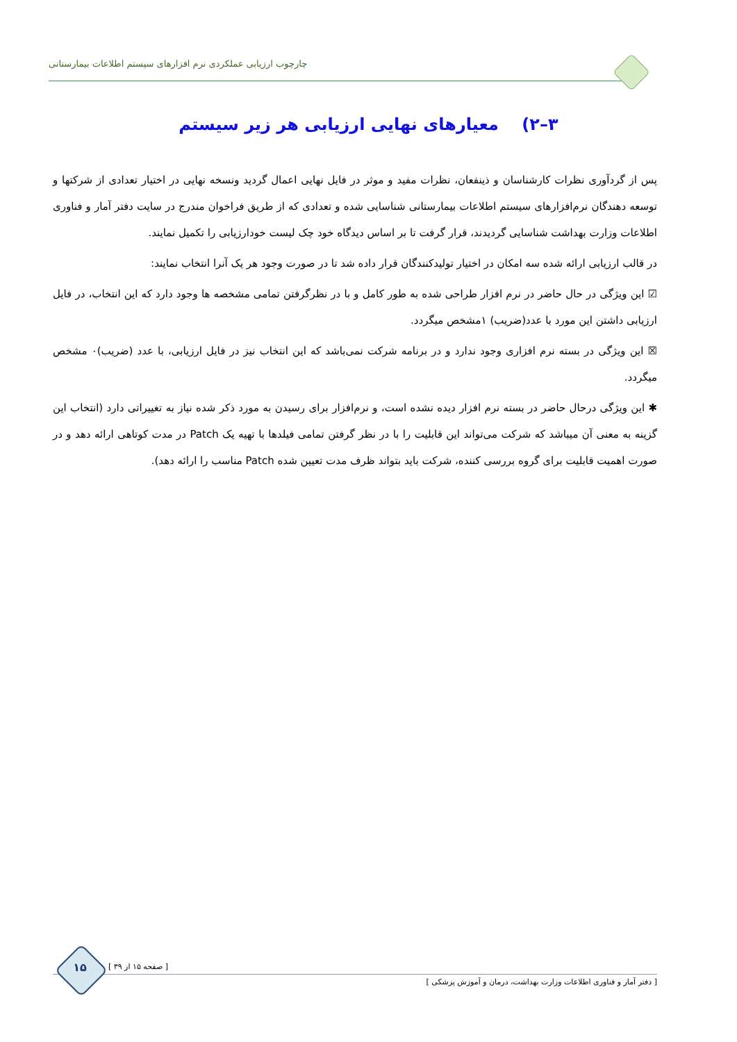چارچوب ارزیابی عملکردی نرم افزارهای سیستم اطلاعات بیمارستانی
۳–۲) معیارهای نهایی ارزیابی هر زیر سیستم
پس از گردآوری نظرات کارشناسان و ذینفعان، نظرات مفید و موثر در فایل نهایی اعمال گردید ونسخه نهایی در اختیار تعدادی از شرکتها و توسعه دهندگان نرم‌افزارهای سیستم اطلاعات بیمارستانی شناسایی شده و تعدادی که از طریق فراخوان مندرج در سایت دفتر آمار و فناوری اطلاعات وزارت بهداشت شناسایی گردیدند، قرار گرفت تا بر اساس دیدگاه خود چک لیست خودارزیابی را تکمیل نمایند.
در قالب ارزیابی ارائه شده سه امکان در اختیار تولیدکنندگان قرار داده شد تا در صورت وجود هر یک آنرا انتخاب نمایند:
☑ این ویژگی در حال حاضر در نرم افزار طراحی شده به طور کامل و با در نظرگرفتن تمامی مشخصه ها وجود دارد که این انتخاب، در فایل ارزیابی داشتن این مورد با عدد(ضریب) ۱مشخص میگردد.
☒ این ویژگی در بسته نرم افزاری وجود ندارد و در برنامه شرکت نمی‌باشد که این انتخاب نیز در فایل ارزیابی، با عدد (ضریب)۰ مشخص میگردد.
✱ این ویژگی درحال حاضر در بسته نرم افزار دیده نشده است، و نرم‌افزار برای رسیدن به مورد ذکر شده نیاز به تغییراتی دارد (انتخاب این گزینه به معنی آن میباشد که شرکت می‌تواند این قابلیت را با در نظر گرفتن تمامی فیلدها با تهیه یک Patch در مدت کوتاهی ارائه دهد و در صورت اهمیت قابلیت برای گروه بررسی کننده، شرکت باید بتواند ظرف مدت تعیین شده Patch مناسب را ارائه دهد).
[ صفحه ۱۵ از ۳۹ ]
[ دفتر آمار و فناوری اطلاعات وزارت بهداشت، درمان و آموزش پزشکی ]
۱۵